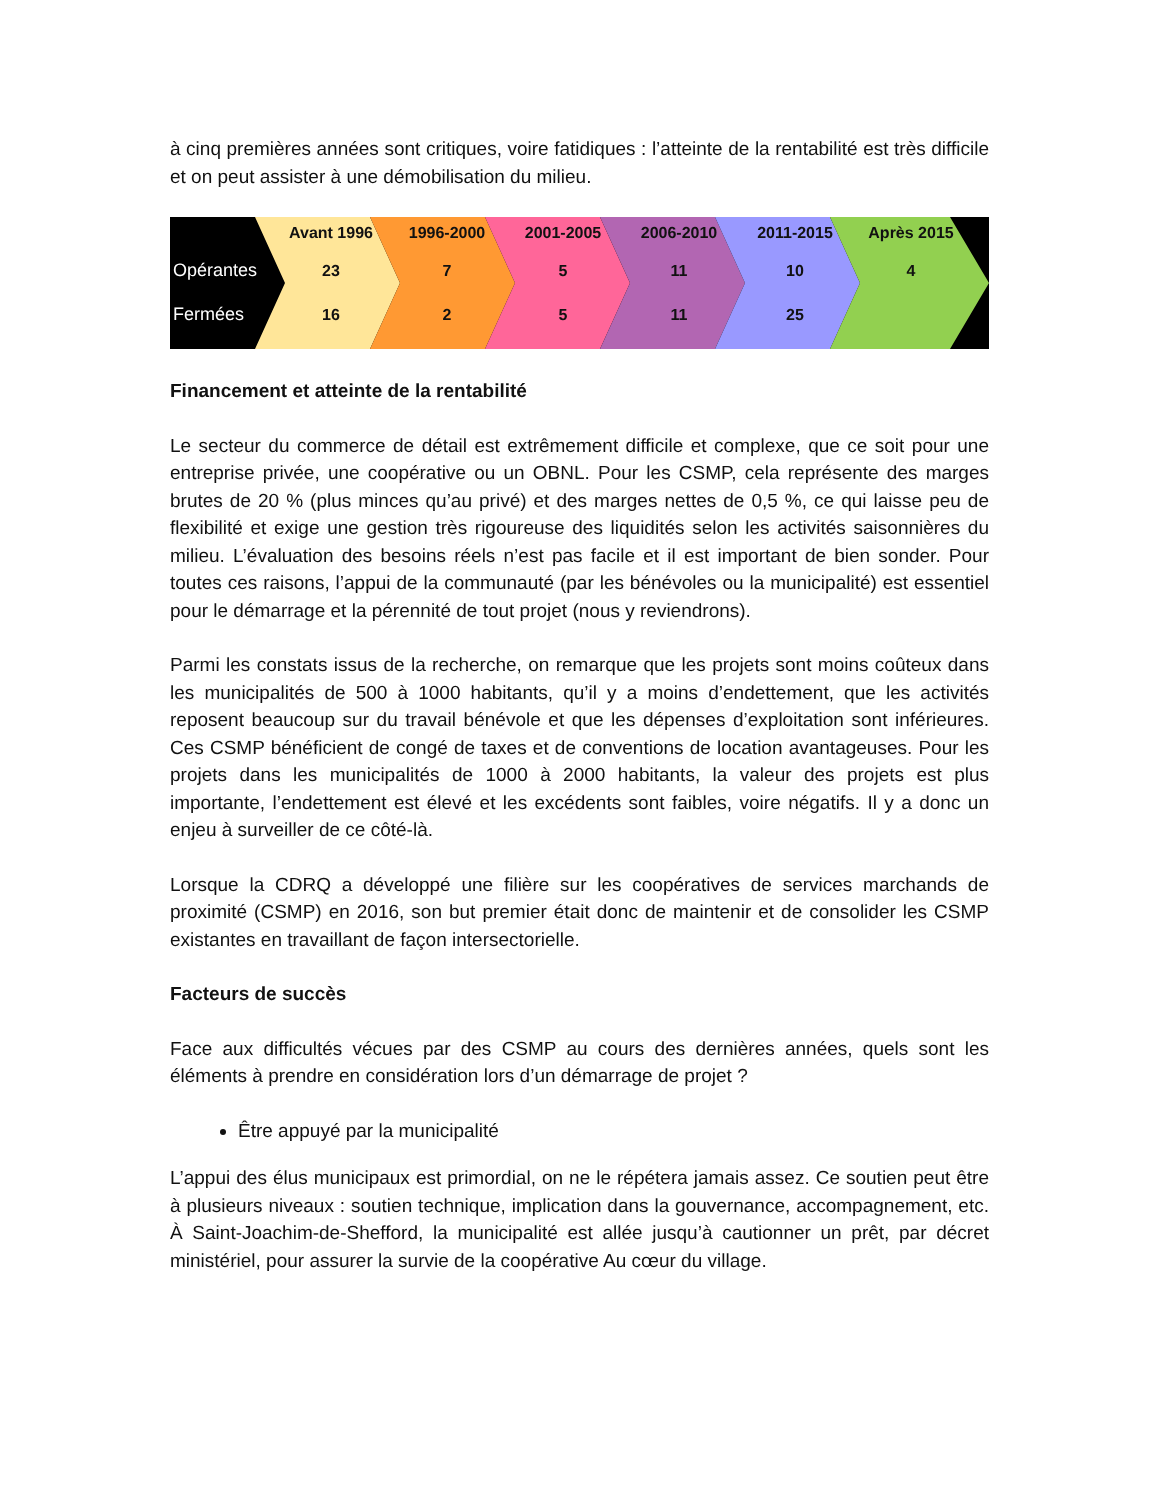à cinq premières années sont critiques, voire fatidiques : l’atteinte de la rentabilité est très difficile et on peut assister à une démobilisation du milieu.
Avant 1996 1996-2000 2001-2005 2006-2010 2011-2015 Après 2015
Opérantes 23 7 5 11 10 4
Fermées 16 2 5 11 25
Financement et atteinte de la rentabilité
Le secteur du commerce de détail est extrêmement difficile et complexe, que ce soit pour une entreprise privée, une coopérative ou un OBNL. Pour les CSMP, cela représente des marges brutes de 20 % (plus minces qu’au privé) et des marges nettes de 0,5 %, ce qui laisse peu de flexibilité et exige une gestion très rigoureuse des liquidités selon les activités saisonnières du milieu. L’évaluation des besoins réels n’est pas facile et il est important de bien sonder. Pour toutes ces raisons, l’appui de la communauté (par les bénévoles ou la municipalité) est essentiel pour le démarrage et la pérennité de tout projet (nous y reviendrons).
Parmi les constats issus de la recherche, on remarque que les projets sont moins coûteux dans les municipalités de 500 à 1000 habitants, qu’il y a moins d’endettement, que les activités reposent beaucoup sur du travail bénévole et que les dépenses d’exploitation sont inférieures. Ces CSMP bénéficient de congé de taxes et de conventions de location avantageuses. Pour les projets dans les municipalités de 1000 à 2000 habitants, la valeur des projets est plus importante, l’endettement est élevé et les excédents sont faibles, voire négatifs. Il y a donc un enjeu à surveiller de ce côté-là.
Lorsque la CDRQ a développé une filière sur les coopératives de services marchands de proximité (CSMP) en 2016, son but premier était donc de maintenir et de consolider les CSMP existantes en travaillant de façon intersectorielle.
Facteurs de succès
Face aux difficultés vécues par des CSMP au cours des dernières années, quels sont les éléments à prendre en considération lors d’un démarrage de projet ?
Être appuyé par la municipalité
L’appui des élus municipaux est primordial, on ne le répétera jamais assez. Ce soutien peut être à plusieurs niveaux : soutien technique, implication dans la gouvernance, accompagnement, etc. À Saint-Joachim-de-Shefford, la municipalité est allée jusqu’à cautionner un prêt, par décret ministériel, pour assurer la survie de la coopérative Au cœur du village.